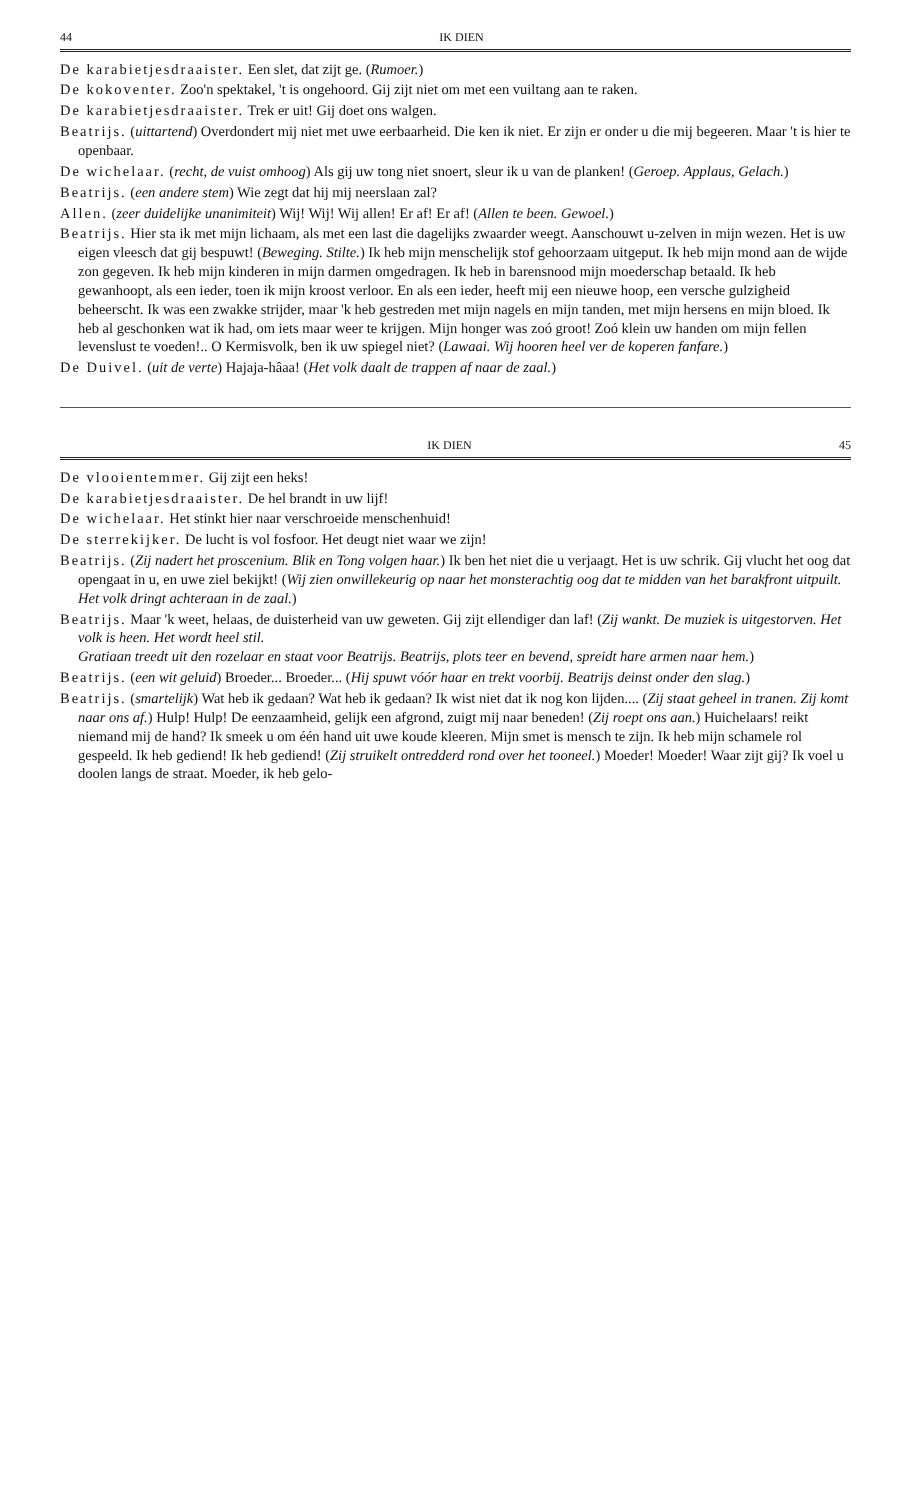44 IK DIEN
De karabietjesdraaister. Een slet, dat zijt ge. (Rumoer.)
De kokoventer. Zoo'n spektakel, 't is ongehoord. Gij zijt niet om met een vuiltang aan te raken.
De karabietjesdraaister. Trek er uit! Gij doet ons walgen.
Beatrijs. (uittartend) Overdondert mij niet met uwe eerbaarheid. Die ken ik niet. Er zijn er onder u die mij begeeren. Maar 't is hier te openbaar.
De wichelaar. (recht, de vuist omhoog) Als gij uw tong niet snoert, sleur ik u van de planken! (Geroep. Applaus, Gelach.)
Beatrijs. (een andere stem) Wie zegt dat hij mij neerslaan zal?
Allen. (zeer duidelijke unanimiteit) Wij! Wij! Wij allen! Er af! Er af! (Allen te been. Gewoel.)
Beatrijs. Hier sta ik met mijn lichaam, als met een last die dagelijks zwaarder weegt. Aanschouwt u-zelven in mijn wezen. Het is uw eigen vleesch dat gij bespuwt! (Beweging. Stilte.) Ik heb mijn menschelijk stof gehoorzaam uitgeput. Ik heb mijn mond aan de wijde zon gegeven. Ik heb mijn kinderen in mijn darmen omgedragen. Ik heb in barensnood mijn moederschap betaald. Ik heb gewanhoopt, als een ieder, toen ik mijn kroost verloor. En als een ieder, heeft mij een nieuwe hoop, een versche gulzigheid beheerscht. Ik was een zwakke strijder, maar 'k heb gestreden met mijn nagels en mijn tanden, met mijn hersens en mijn bloed. Ik heb al geschonken wat ik had, om iets maar weer te krijgen. Mijn honger was zoó groot! Zoó klein uw handen om mijn fellen levenslust te voeden!.. O Kermisvolk, ben ik uw spiegel niet? (Lawaai. Wij hooren heel ver de koperen fanfare.)
De Duivel. (uit de verte) Hajaja-hâaa! (Het volk daalt de trappen af naar de zaal.)
IK DIEN 45
De vlooientemmer. Gij zijt een heks!
De karabietjesdraaister. De hel brandt in uw lijf!
De wichelaar. Het stinkt hier naar verschroeide menschenhuid!
De sterrekijker. De lucht is vol fosfoor. Het deugt niet waar we zijn!
Beatrijs. (Zij nadert het proscenium. Blik en Tong volgen haar.) Ik ben het niet die u verjaagt. Het is uw schrik. Gij vlucht het oog dat opengaat in u, en uwe ziel bekijkt! (Wij zien onwillekeurig op naar het monsterachtig oog dat te midden van het barakfront uitpuilt.
Het volk dringt achteraan in de zaal.)
Beatrijs. Maar 'k weet, helaas, de duisterheid van uw geweten. Gij zijt ellendiger dan laf! (Zij wankt. De muziek is uitgestorven. Het volk is heen. Het wordt heel stil.
Gratiaan treedt uit den rozelaar en staat voor Beatrijs. Beatrijs, plots teer en bevend, spreidt hare armen naar hem.)
Beatrijs. (een wit geluid) Broeder... Broeder... (Hij spuwt vóór haar en trekt voorbij. Beatrijs deinst onder den slag.)
Beatrijs. (smartelijk) Wat heb ik gedaan? Wat heb ik gedaan? Ik wist niet dat ik nog kon lijden.... (Zij staat geheel in tranen. Zij komt naar ons af.) Hulp! Hulp! De eenzaamheid, gelijk een afgrond, zuigt mij naar beneden! (Zij roept ons aan.) Huichelaars! reikt niemand mij de hand? Ik smeek u om één hand uit uwe koude kleeren. Mijn smet is mensch te zijn. Ik heb mijn schamele rol gespeeld. Ik heb gediend! Ik heb gediend! (Zij struikelt ontredderd rond over het tooneel.) Moeder! Moeder! Waar zijt gij? Ik voel u doolen langs de straat. Moeder, ik heb gelo-